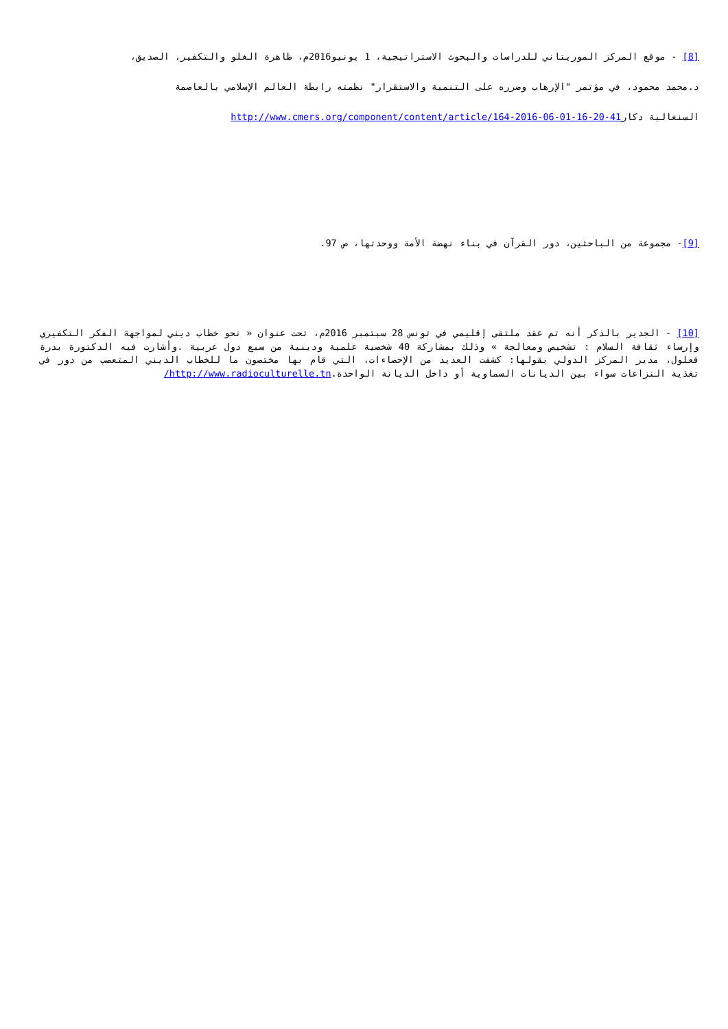[8] - موقع المركز الموريتاني للدراسات والبحوث الاستراتيجية، 1 يونيو2016م، ظاهرة الغلو والتكفير، الصديق،
د.محمد محمود، في مؤتمر "الإرهاب وضرره على التنمية والاستقرار" نظمته رابطة العالم الإسلامي بالعاصمة
السنغالية دكارhttp://www.cmers.org/component/content/article/164-2016-06-01-16-20-41
[9]- مجموعة من الباحثين، دور القرآن في بناء نهضة الأمة ووحدتها، ص 97.
[10] - الجدير بالذكر أنه تم عقد ملتقى إقليمي في تونس 28 سبتمبر 2016م، تحت عنوان « نحو خطاب ديني لمواجهة الفكر التكفيري وإرساء ثقافة السلام : تشخيص ومعالجة » وذلك بمشاركة 40 شخصية علمية ودينية من سبع دول عربية .وأشارت فيه الدكتورة بدرة قعلول، مدير المركز الدولي بقولها: كشفت العديد من الإحصاءات، التي قام بها مختصون ما للخطاب الديني المتعصب من دور في تغذية النزاعات سواء بين الديانات السماوية أو داخل الديانة الواحدة.http://www.radioculturelle.tn/